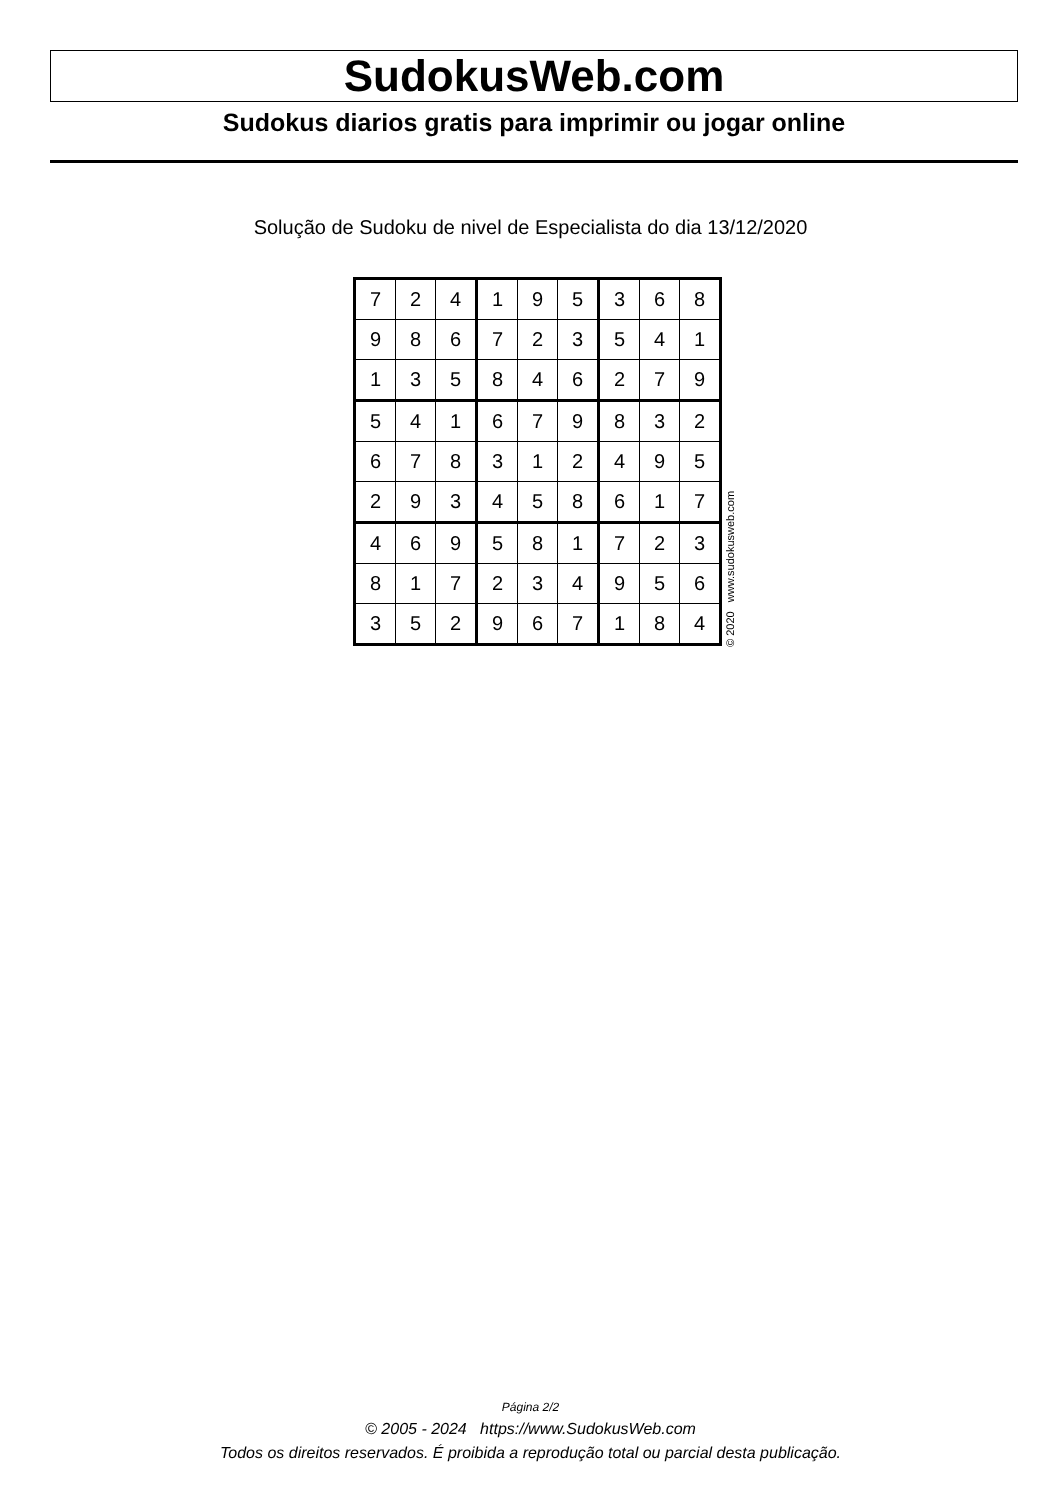SudokusWeb.com
Sudokus diarios gratis para imprimir ou jogar online
Solução de Sudoku de nivel de Especialista do dia 13/12/2020
| 7 | 2 | 4 | 1 | 9 | 5 | 3 | 6 | 8 |
| 9 | 8 | 6 | 7 | 2 | 3 | 5 | 4 | 1 |
| 1 | 3 | 5 | 8 | 4 | 6 | 2 | 7 | 9 |
| 5 | 4 | 1 | 6 | 7 | 9 | 8 | 3 | 2 |
| 6 | 7 | 8 | 3 | 1 | 2 | 4 | 9 | 5 |
| 2 | 9 | 3 | 4 | 5 | 8 | 6 | 1 | 7 |
| 4 | 6 | 9 | 5 | 8 | 1 | 7 | 2 | 3 |
| 8 | 1 | 7 | 2 | 3 | 4 | 9 | 5 | 6 |
| 3 | 5 | 2 | 9 | 6 | 7 | 1 | 8 | 4 |
© 2020 www.sudokusweb.com
Página 2/2
© 2005 - 2024 https://www.SudokusWeb.com
Todos os direitos reservados. É proibida a reprodução total ou parcial desta publicação.